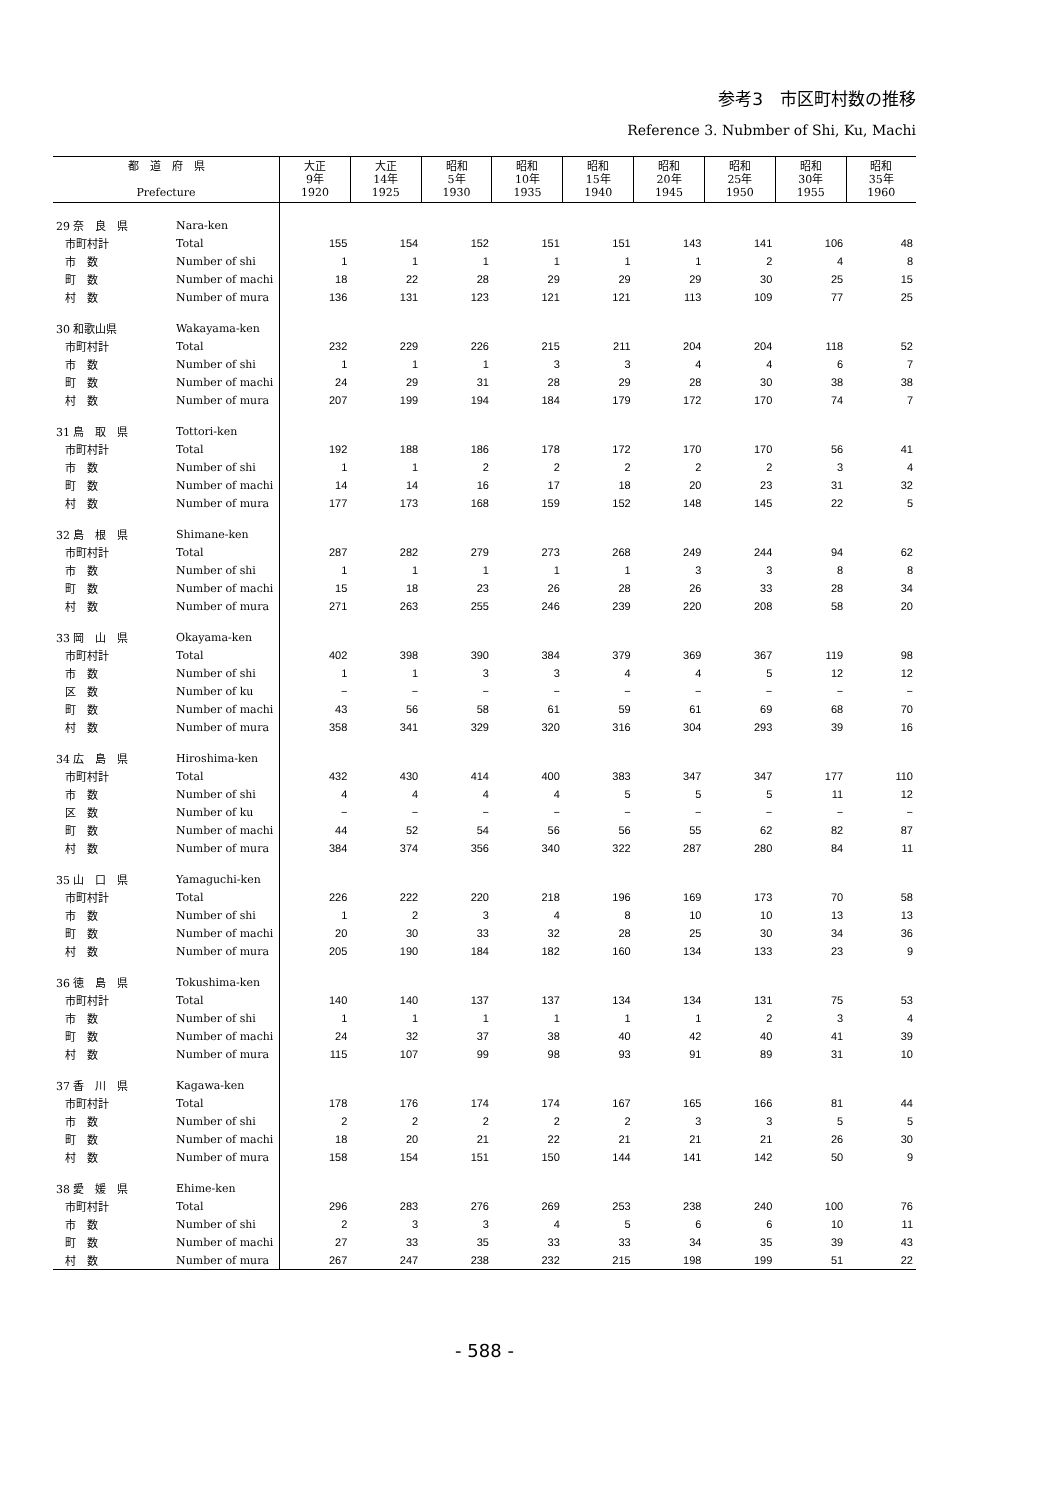参考3　市区町村数の推移
Reference 3. Nubmber of Shi, Ku, Machi
| 都 道 府 県 Prefecture | | 大正 9年 1920 | 大正 14年 1925 | 昭和 5年 1930 | 昭和 10年 1935 | 昭和 15年 1940 | 昭和 20年 1945 | 昭和 25年 1950 | 昭和 30年 1955 | 昭和 35年 1960 |
| --- | --- | --- | --- | --- | --- | --- | --- | --- | --- | --- |
| 29 奈 良 県 | Nara-ken | | | | | | | | | |
| 市町村計 | Total | 155 | 154 | 152 | 151 | 151 | 143 | 141 | 106 | 48 |
| 市 数 | Number of shi | 1 | 1 | 1 | 1 | 1 | 1 | 2 | 4 | 8 |
| 町 数 | Number of machi | 18 | 22 | 28 | 29 | 29 | 29 | 30 | 25 | 15 |
| 村 数 | Number of mura | 136 | 131 | 123 | 121 | 121 | 113 | 109 | 77 | 25 |
| 30 和歌山県 | Wakayama-ken | | | | | | | | | |
| 市町村計 | Total | 232 | 229 | 226 | 215 | 211 | 204 | 204 | 118 | 52 |
| 市 数 | Number of shi | 1 | 1 | 1 | 3 | 3 | 4 | 4 | 6 | 7 |
| 町 数 | Number of machi | 24 | 29 | 31 | 28 | 29 | 28 | 30 | 38 | 38 |
| 村 数 | Number of mura | 207 | 199 | 194 | 184 | 179 | 172 | 170 | 74 | 7 |
| 31 鳥 取 県 | Tottori-ken | | | | | | | | | |
| 市町村計 | Total | 192 | 188 | 186 | 178 | 172 | 170 | 170 | 56 | 41 |
| 市 数 | Number of shi | 1 | 1 | 2 | 2 | 2 | 2 | 2 | 3 | 4 |
| 町 数 | Number of machi | 14 | 14 | 16 | 17 | 18 | 20 | 23 | 31 | 32 |
| 村 数 | Number of mura | 177 | 173 | 168 | 159 | 152 | 148 | 145 | 22 | 5 |
| 32 島 根 県 | Shimane-ken | | | | | | | | | |
| 市町村計 | Total | 287 | 282 | 279 | 273 | 268 | 249 | 244 | 94 | 62 |
| 市 数 | Number of shi | 1 | 1 | 1 | 1 | 1 | 3 | 3 | 8 | 8 |
| 町 数 | Number of machi | 15 | 18 | 23 | 26 | 28 | 26 | 33 | 28 | 34 |
| 村 数 | Number of mura | 271 | 263 | 255 | 246 | 239 | 220 | 208 | 58 | 20 |
| 33 岡 山 県 | Okayama-ken | | | | | | | | | |
| 市町村計 | Total | 402 | 398 | 390 | 384 | 379 | 369 | 367 | 119 | 98 |
| 市 数 | Number of shi | 1 | 1 | 3 | 3 | 4 | 4 | 5 | 12 | 12 |
| 区 数 | Number of ku | − | − | − | − | − | − | − | − | − |
| 町 数 | Number of machi | 43 | 56 | 58 | 61 | 59 | 61 | 69 | 68 | 70 |
| 村 数 | Number of mura | 358 | 341 | 329 | 320 | 316 | 304 | 293 | 39 | 16 |
| 34 広 島 県 | Hiroshima-ken | | | | | | | | | |
| 市町村計 | Total | 432 | 430 | 414 | 400 | 383 | 347 | 347 | 177 | 110 |
| 市 数 | Number of shi | 4 | 4 | 4 | 4 | 5 | 5 | 5 | 11 | 12 |
| 区 数 | Number of ku | − | − | − | − | − | − | − | − | − |
| 町 数 | Number of machi | 44 | 52 | 54 | 56 | 56 | 55 | 62 | 82 | 87 |
| 村 数 | Number of mura | 384 | 374 | 356 | 340 | 322 | 287 | 280 | 84 | 11 |
| 35 山 口 県 | Yamaguchi-ken | | | | | | | | | |
| 市町村計 | Total | 226 | 222 | 220 | 218 | 196 | 169 | 173 | 70 | 58 |
| 市 数 | Number of shi | 1 | 2 | 3 | 4 | 8 | 10 | 10 | 13 | 13 |
| 町 数 | Number of machi | 20 | 30 | 33 | 32 | 28 | 25 | 30 | 34 | 36 |
| 村 数 | Number of mura | 205 | 190 | 184 | 182 | 160 | 134 | 133 | 23 | 9 |
| 36 徳 島 県 | Tokushima-ken | | | | | | | | | |
| 市町村計 | Total | 140 | 140 | 137 | 137 | 134 | 134 | 131 | 75 | 53 |
| 市 数 | Number of shi | 1 | 1 | 1 | 1 | 1 | 1 | 2 | 3 | 4 |
| 町 数 | Number of machi | 24 | 32 | 37 | 38 | 40 | 42 | 40 | 41 | 39 |
| 村 数 | Number of mura | 115 | 107 | 99 | 98 | 93 | 91 | 89 | 31 | 10 |
| 37 香 川 県 | Kagawa-ken | | | | | | | | | |
| 市町村計 | Total | 178 | 176 | 174 | 174 | 167 | 165 | 166 | 81 | 44 |
| 市 数 | Number of shi | 2 | 2 | 2 | 2 | 2 | 3 | 3 | 5 | 5 |
| 町 数 | Number of machi | 18 | 20 | 21 | 22 | 21 | 21 | 21 | 26 | 30 |
| 村 数 | Number of mura | 158 | 154 | 151 | 150 | 144 | 141 | 142 | 50 | 9 |
| 38 愛 媛 県 | Ehime-ken | | | | | | | | | |
| 市町村計 | Total | 296 | 283 | 276 | 269 | 253 | 238 | 240 | 100 | 76 |
| 市 数 | Number of shi | 2 | 3 | 3 | 4 | 5 | 6 | 6 | 10 | 11 |
| 町 数 | Number of machi | 27 | 33 | 35 | 33 | 33 | 34 | 35 | 39 | 43 |
| 村 数 | Number of mura | 267 | 247 | 238 | 232 | 215 | 198 | 199 | 51 | 22 |
- 588 -